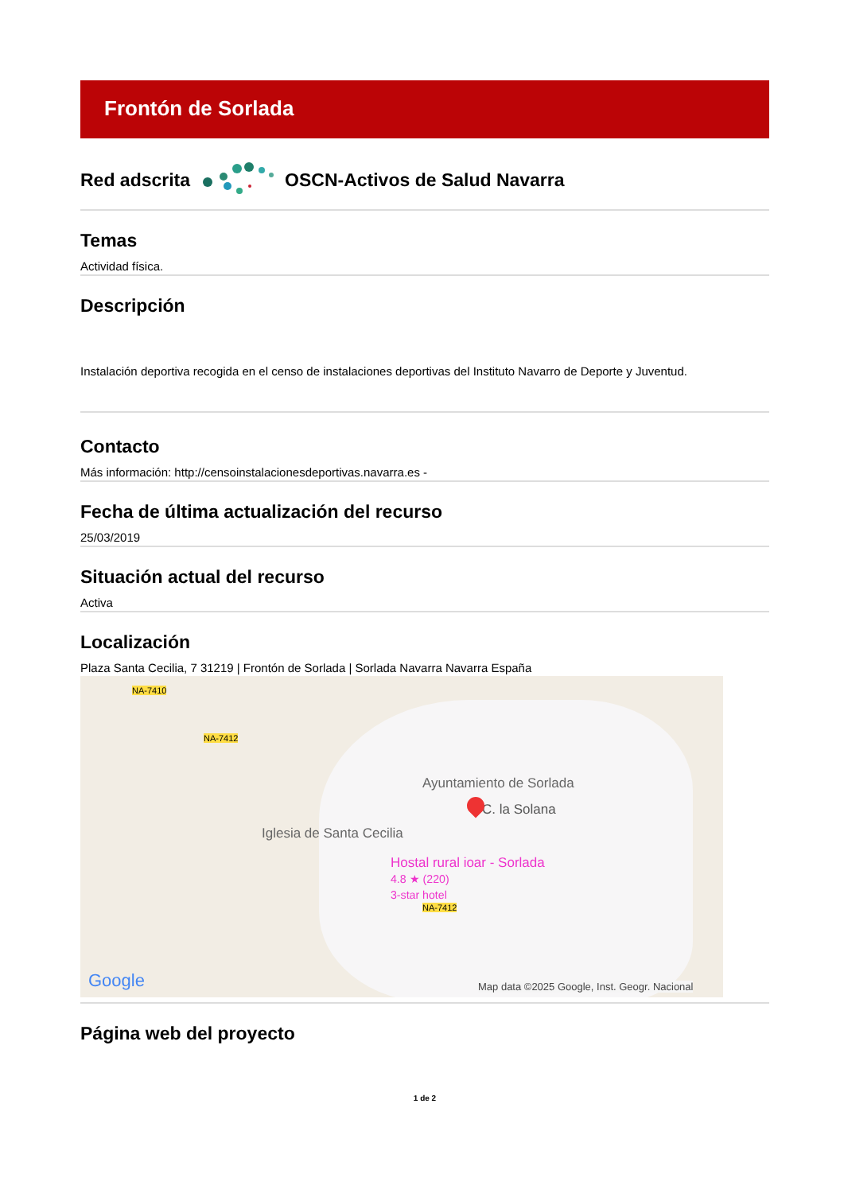Frontón de Sorlada
Red adscrita OSCN-Activos de Salud Navarra
Temas
Actividad física.
Descripción
Instalación deportiva recogida en el censo de instalaciones deportivas del Instituto Navarro de Deporte y Juventud.
Contacto
Más información: http://censoinstalacionesdeportivas.navarra.es -
Fecha de última actualización del recurso
25/03/2019
Situación actual del recurso
Activa
Localización
Plaza Santa Cecilia, 7 31219 | Frontón de Sorlada | Sorlada Navarra Navarra España
NA-7410
NA-7412
NA-7412
Ayuntamiento de Sorlada
C. la Solana
Iglesia de Santa Cecilia
Hostal rural ioar - Sorlada
4.8 ★ (220)
3-star hotel
Google Map data ©2025 Google, Inst. Geogr. Nacional
Página web del proyecto
1 de 2